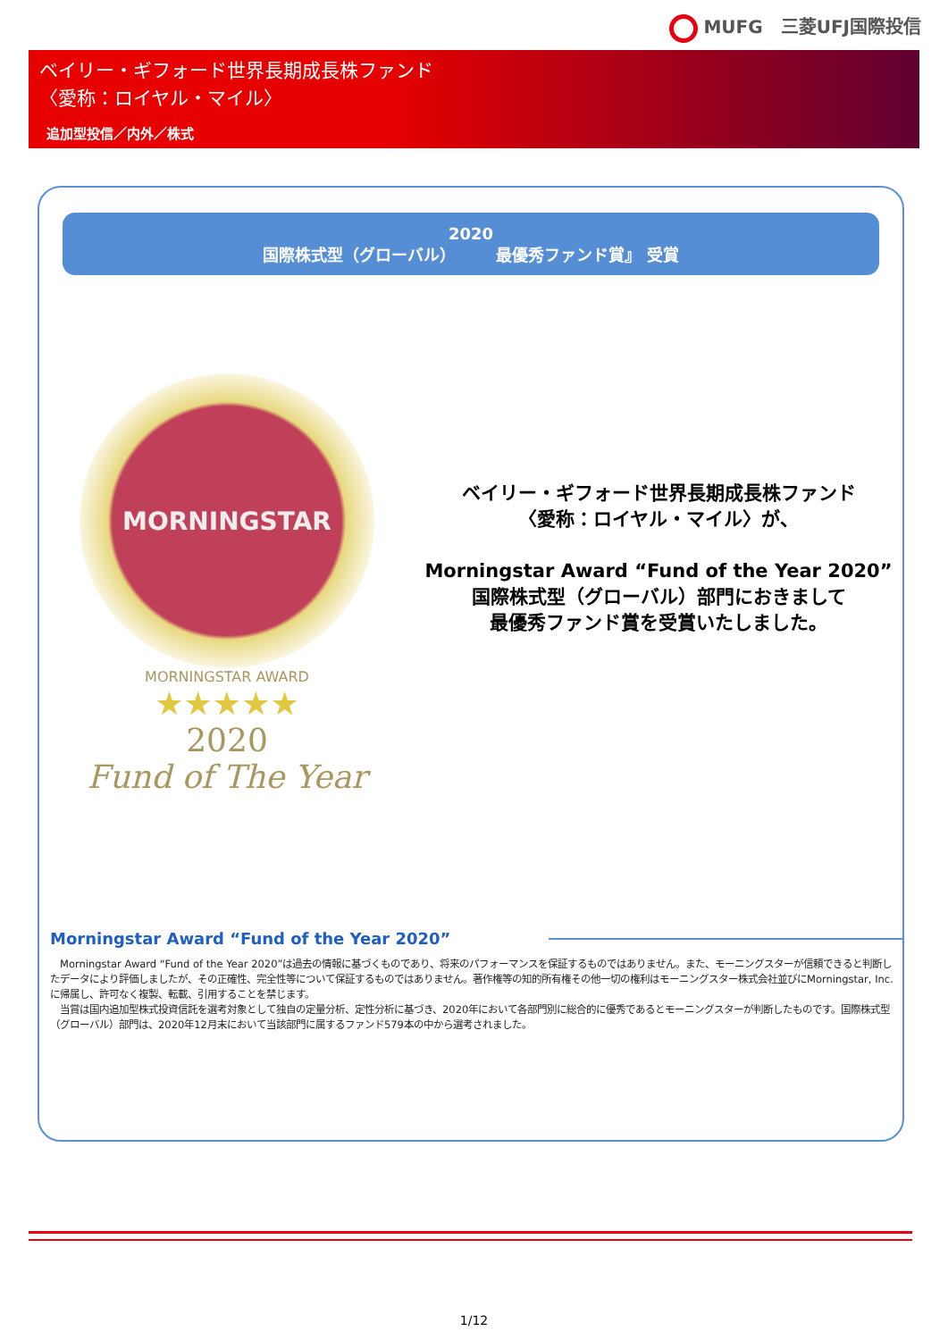MUFG　三菱UFJ国際投信
ベイリー・ギフォード世界長期成長株ファンド
〈愛称：ロイヤル・マイル〉
追加型投信／内外／株式
2020
国際株式型（グローバル）　　　最優秀ファンド賞』 受賞
MORNINGSTAR
MORNINGSTAR AWARD
★★★★★
2020
Fund of The Year
ベイリー・ギフォード世界長期成長株ファンド
〈愛称：ロイヤル・マイル〉が、
Morningstar Award “Fund of the Year 2020”
国際株式型（グローバル）部門におきまして
最優秀ファンド賞を受賞いたしました。
Morningstar Award “Fund of the Year 2020”
　Morningstar Award “Fund of the Year 2020”は過去の情報に基づくものであり、将来のパフォーマンスを保証するものではありません。また、モーニングスターが信頼できると判断したデータにより評価しましたが、その正確性、完全性等について保証するものではありません。著作権等の知的所有権その他一切の権利はモーニングスター株式会社並びにMorningstar, Inc. に帰属し、許可なく複製、転載、引用することを禁じます。
　当賞は国内追加型株式投資信託を選考対象として独自の定量分析、定性分析に基づき、2020年において各部門別に総合的に優秀であるとモーニングスターが判断したものです。国際株式型（グローバル）部門は、2020年12月末において当該部門に属するファンド579本の中から選考されました。
1/12